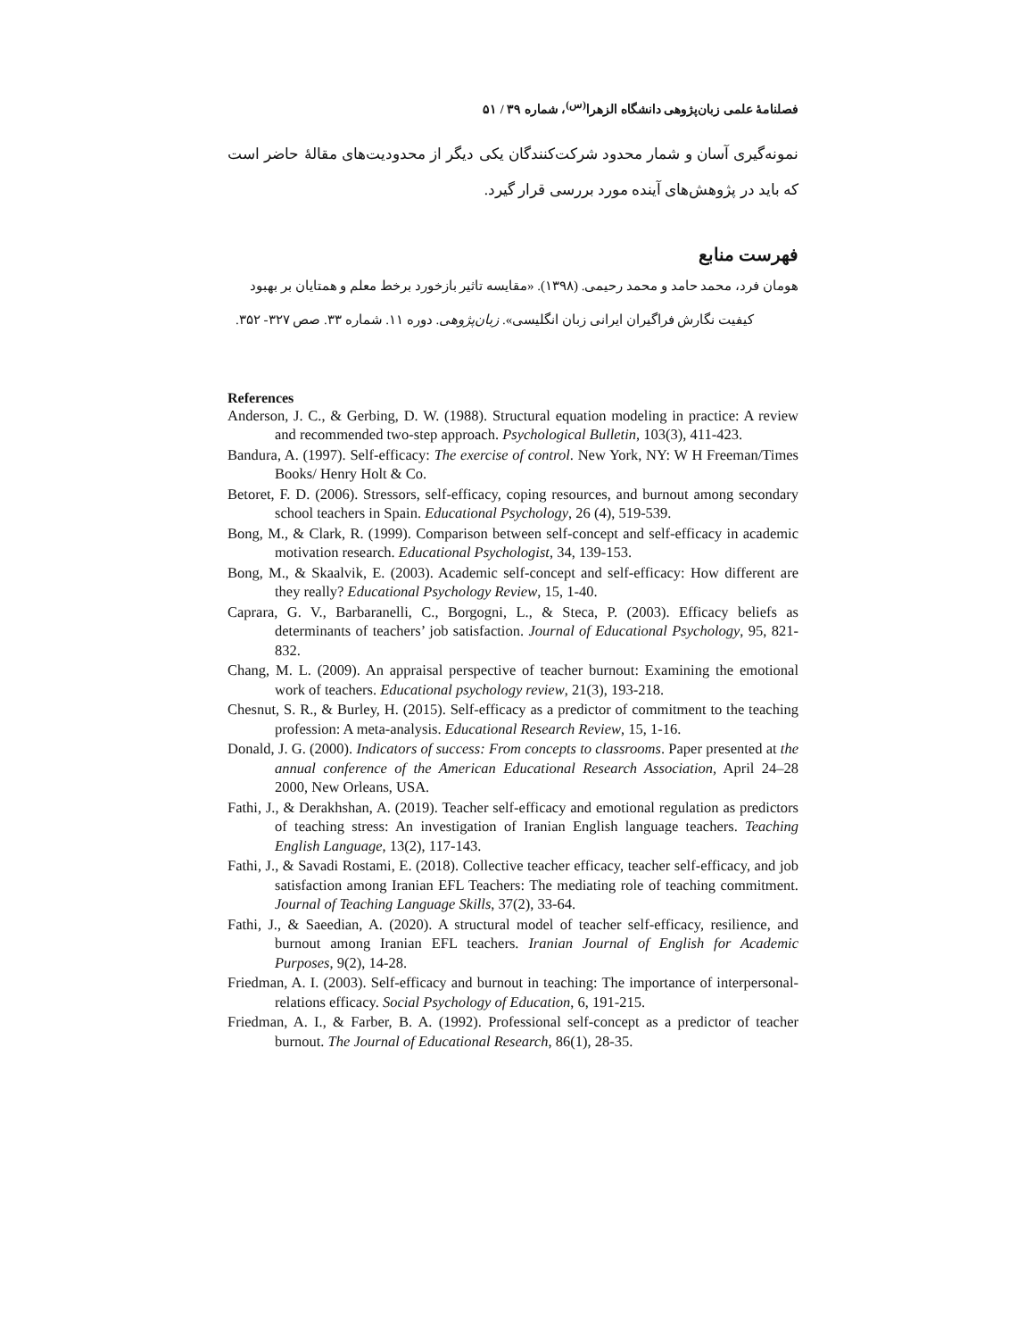فصلنامهٔ علمی زبان‌پژوهی دانشگاه الزهرا<sup>(س)</sup>، شماره ۳۹ / ۵۱
نمونه‌گیری آسان و شمار محدود شرکت‌کنندگان یکی دیگر از محدودیت‌های مقالهٔ حاضر است که باید در پژوهش‌های آینده مورد بررسی قرار گیرد.
فهرست منابع
هومان فرد، محمد حامد و محمد رحیمی. (۱۳۹۸). «مقایسه تاثیر بازخورد برخط معلم و همتایان بر بهبود
کیفیت نگارش فراگیران ایرانی زبان انگلیسی». زبان‌پژوهی. دوره ۱۱. شماره ۳۳. صص ۳۲۷- ۳۵۲.
References
Anderson, J. C., & Gerbing, D. W. (1988). Structural equation modeling in practice: A review and recommended two-step approach. Psychological Bulletin, 103(3), 411-423.
Bandura, A. (1997). Self-efficacy: The exercise of control. New York, NY: W H Freeman/Times Books/ Henry Holt & Co.
Betoret, F. D. (2006). Stressors, self‐efficacy, coping resources, and burnout among secondary school teachers in Spain. Educational Psychology, 26 (4), 519-539.
Bong, M., & Clark, R. (1999). Comparison between self-concept and self-efficacy in academic motivation research. Educational Psychologist, 34, 139-153.
Bong, M., & Skaalvik, E. (2003). Academic self-concept and self-efficacy: How different are they really? Educational Psychology Review, 15, 1-40.
Caprara, G. V., Barbaranelli, C., Borgogni, L., & Steca, P. (2003). Efficacy beliefs as determinants of teachers’ job satisfaction. Journal of Educational Psychology, 95, 821-832.
Chang, M. L. (2009). An appraisal perspective of teacher burnout: Examining the emotional work of teachers. Educational psychology review, 21(3), 193-218.
Chesnut, S. R., & Burley, H. (2015). Self-efficacy as a predictor of commitment to the teaching profession: A meta-analysis. Educational Research Review, 15, 1-16.
Donald, J. G. (2000). Indicators of success: From concepts to classrooms. Paper presented at the annual conference of the American Educational Research Association, April 24–28 2000, New Orleans, USA.
Fathi, J., & Derakhshan, A. (2019). Teacher self-efficacy and emotional regulation as predictors of teaching stress: An investigation of Iranian English language teachers. Teaching English Language, 13(2), 117-143.
Fathi, J., & Savadi Rostami, E. (2018). Collective teacher efficacy, teacher self-efficacy, and job satisfaction among Iranian EFL Teachers: The mediating role of teaching commitment. Journal of Teaching Language Skills, 37(2), 33-64.
Fathi, J., & Saeedian, A. (2020). A structural model of teacher self-efficacy, resilience, and burnout among Iranian EFL teachers. Iranian Journal of English for Academic Purposes, 9(2), 14-28.
Friedman, A. I. (2003). Self-efficacy and burnout in teaching: The importance of interpersonal-relations efficacy. Social Psychology of Education, 6, 191-215.
Friedman, A. I., & Farber, B. A. (1992). Professional self-concept as a predictor of teacher burnout. The Journal of Educational Research, 86(1), 28-35.